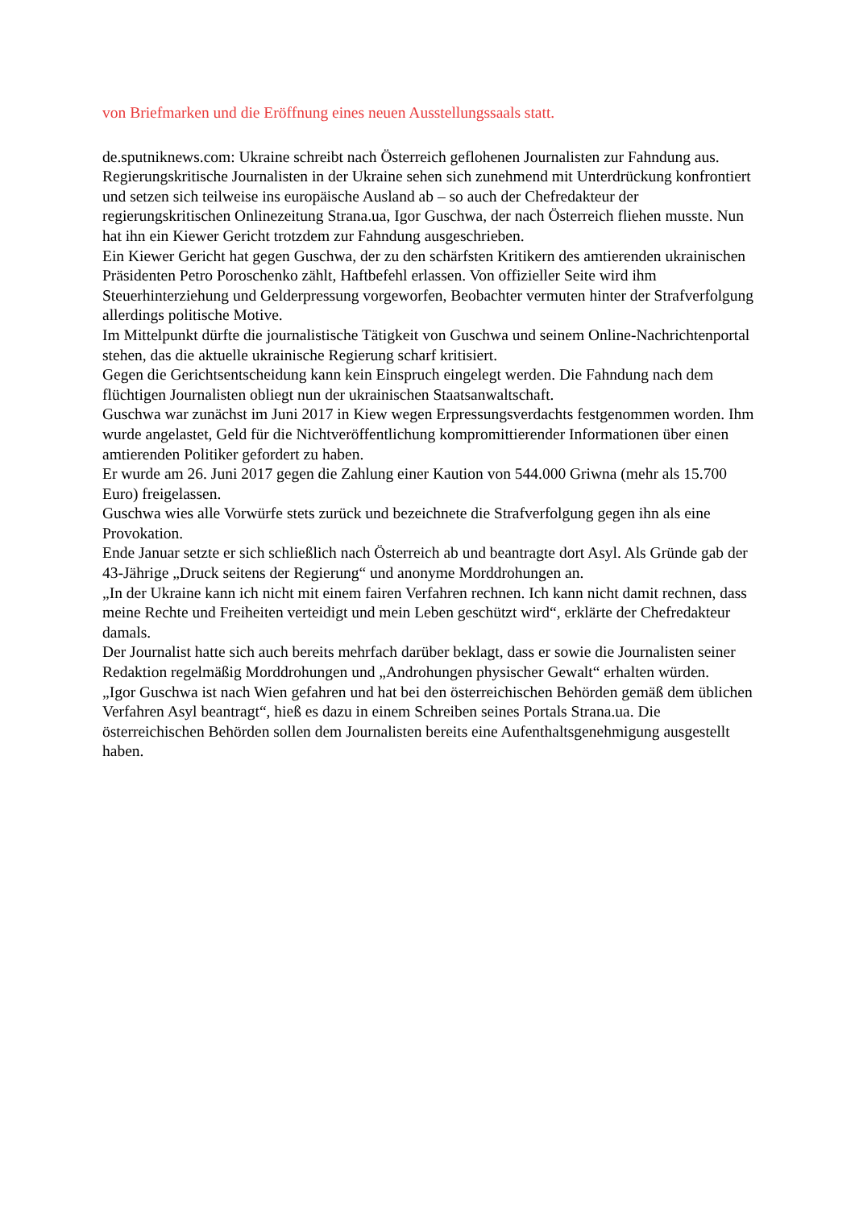von Briefmarken und die Eröffnung eines neuen Ausstellungssaals statt.
de.sputniknews.com: Ukraine schreibt nach Österreich geflohenen Journalisten zur Fahndung aus.
Regierungskritische Journalisten in der Ukraine sehen sich zunehmend mit Unterdrückung konfrontiert und setzen sich teilweise ins europäische Ausland ab – so auch der Chefredakteur der regierungskritischen Onlinezeitung Strana.ua, Igor Guschwa, der nach Österreich fliehen musste. Nun hat ihn ein Kiewer Gericht trotzdem zur Fahndung ausgeschrieben.
Ein Kiewer Gericht hat gegen Guschwa, der zu den schärfsten Kritikern des amtierenden ukrainischen Präsidenten Petro Poroschenko zählt, Haftbefehl erlassen. Von offizieller Seite wird ihm Steuerhinterziehung und Gelderpressung vorgeworfen, Beobachter vermuten hinter der Strafverfolgung allerdings politische Motive.
Im Mittelpunkt dürfte die journalistische Tätigkeit von Guschwa und seinem Online-Nachrichtenportal stehen, das die aktuelle ukrainische Regierung scharf kritisiert.
Gegen die Gerichtsentscheidung kann kein Einspruch eingelegt werden. Die Fahndung nach dem flüchtigen Journalisten obliegt nun der ukrainischen Staatsanwaltschaft.
Guschwa war zunächst im Juni 2017 in Kiew wegen Erpressungsverdachts festgenommen worden. Ihm wurde angelastet, Geld für die Nichtveröffentlichung kompromittierender Informationen über einen amtierenden Politiker gefordert zu haben.
Er wurde am 26. Juni 2017 gegen die Zahlung einer Kaution von 544.000 Griwna (mehr als 15.700 Euro) freigelassen.
Guschwa wies alle Vorwürfe stets zurück und bezeichnete die Strafverfolgung gegen ihn als eine Provokation.
Ende Januar setzte er sich schließlich nach Österreich ab und beantragte dort Asyl. Als Gründe gab der 43-Jährige „Druck seitens der Regierung“ und anonyme Morddrohungen an.
„In der Ukraine kann ich nicht mit einem fairen Verfahren rechnen. Ich kann nicht damit rechnen, dass meine Rechte und Freiheiten verteidigt und mein Leben geschützt wird“, erklärte der Chefredakteur damals.
Der Journalist hatte sich auch bereits mehrfach darüber beklagt, dass er sowie die Journalisten seiner Redaktion regelmäßig Morddrohungen und „Androhungen physischer Gewalt“ erhalten würden.
„Igor Guschwa ist nach Wien gefahren und hat bei den österreichischen Behörden gemäß dem üblichen Verfahren Asyl beantragt“, hieß es dazu in einem Schreiben seines Portals Strana.ua. Die österreichischen Behörden sollen dem Journalisten bereits eine Aufenthaltsgenehmigung ausgestellt haben.